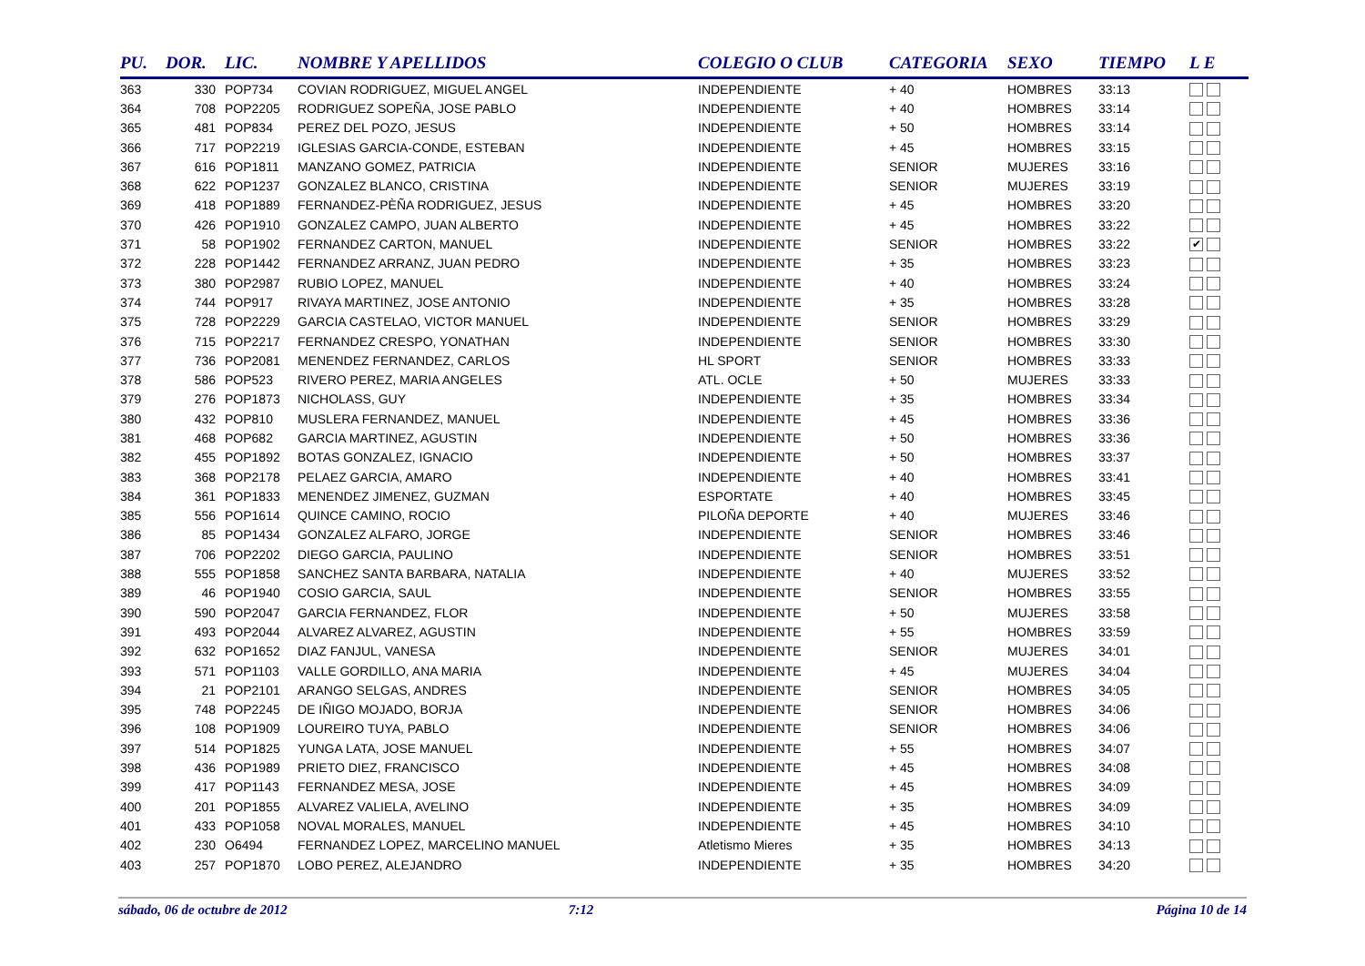| PU. | DOR. | LIC. | NOMBRE Y APELLIDOS | COLEGIO O CLUB | CATEGORIA | SEXO | TIEMPO | L E |
| --- | --- | --- | --- | --- | --- | --- | --- | --- |
| 363 | 330 | POP734 | COVIAN RODRIGUEZ, MIGUEL ANGEL | INDEPENDIENTE | + 40 | HOMBRES | 33:13 | |
| 364 | 708 | POP2205 | RODRIGUEZ SOPEÑA, JOSE PABLO | INDEPENDIENTE | + 40 | HOMBRES | 33:14 | |
| 365 | 481 | POP834 | PEREZ DEL POZO, JESUS | INDEPENDIENTE | + 50 | HOMBRES | 33:14 | |
| 366 | 717 | POP2219 | IGLESIAS GARCIA-CONDE, ESTEBAN | INDEPENDIENTE | + 45 | HOMBRES | 33:15 | |
| 367 | 616 | POP1811 | MANZANO GOMEZ, PATRICIA | INDEPENDIENTE | SENIOR | MUJERES | 33:16 | |
| 368 | 622 | POP1237 | GONZALEZ BLANCO, CRISTINA | INDEPENDIENTE | SENIOR | MUJERES | 33:19 | |
| 369 | 418 | POP1889 | FERNANDEZ-PÈÑA RODRIGUEZ, JESUS | INDEPENDIENTE | + 45 | HOMBRES | 33:20 | |
| 370 | 426 | POP1910 | GONZALEZ CAMPO, JUAN ALBERTO | INDEPENDIENTE | + 45 | HOMBRES | 33:22 | |
| 371 | 58 | POP1902 | FERNANDEZ CARTON, MANUEL | INDEPENDIENTE | SENIOR | HOMBRES | 33:22 | ✔ |
| 372 | 228 | POP1442 | FERNANDEZ ARRANZ, JUAN PEDRO | INDEPENDIENTE | + 35 | HOMBRES | 33:23 | |
| 373 | 380 | POP2987 | RUBIO LOPEZ, MANUEL | INDEPENDIENTE | + 40 | HOMBRES | 33:24 | |
| 374 | 744 | POP917 | RIVAYA MARTINEZ, JOSE ANTONIO | INDEPENDIENTE | + 35 | HOMBRES | 33:28 | |
| 375 | 728 | POP2229 | GARCIA CASTELAO, VICTOR MANUEL | INDEPENDIENTE | SENIOR | HOMBRES | 33:29 | |
| 376 | 715 | POP2217 | FERNANDEZ CRESPO, YONATHAN | INDEPENDIENTE | SENIOR | HOMBRES | 33:30 | |
| 377 | 736 | POP2081 | MENENDEZ FERNANDEZ, CARLOS | HL SPORT | SENIOR | HOMBRES | 33:33 | |
| 378 | 586 | POP523 | RIVERO PEREZ, MARIA ANGELES | ATL. OCLE | + 50 | MUJERES | 33:33 | |
| 379 | 276 | POP1873 | NICHOLASS, GUY | INDEPENDIENTE | + 35 | HOMBRES | 33:34 | |
| 380 | 432 | POP810 | MUSLERA FERNANDEZ, MANUEL | INDEPENDIENTE | + 45 | HOMBRES | 33:36 | |
| 381 | 468 | POP682 | GARCIA MARTINEZ, AGUSTIN | INDEPENDIENTE | + 50 | HOMBRES | 33:36 | |
| 382 | 455 | POP1892 | BOTAS GONZALEZ, IGNACIO | INDEPENDIENTE | + 50 | HOMBRES | 33:37 | |
| 383 | 368 | POP2178 | PELAEZ GARCIA, AMARO | INDEPENDIENTE | + 40 | HOMBRES | 33:41 | |
| 384 | 361 | POP1833 | MENENDEZ JIMENEZ, GUZMAN | ESPORTATE | + 40 | HOMBRES | 33:45 | |
| 385 | 556 | POP1614 | QUINCE CAMINO, ROCIO | PILOÑA DEPORTE | + 40 | MUJERES | 33:46 | |
| 386 | 85 | POP1434 | GONZALEZ ALFARO, JORGE | INDEPENDIENTE | SENIOR | HOMBRES | 33:46 | |
| 387 | 706 | POP2202 | DIEGO GARCIA, PAULINO | INDEPENDIENTE | SENIOR | HOMBRES | 33:51 | |
| 388 | 555 | POP1858 | SANCHEZ SANTA BARBARA, NATALIA | INDEPENDIENTE | + 40 | MUJERES | 33:52 | |
| 389 | 46 | POP1940 | COSIO GARCIA, SAUL | INDEPENDIENTE | SENIOR | HOMBRES | 33:55 | |
| 390 | 590 | POP2047 | GARCIA FERNANDEZ, FLOR | INDEPENDIENTE | + 50 | MUJERES | 33:58 | |
| 391 | 493 | POP2044 | ALVAREZ ALVAREZ, AGUSTIN | INDEPENDIENTE | + 55 | HOMBRES | 33:59 | |
| 392 | 632 | POP1652 | DIAZ FANJUL, VANESA | INDEPENDIENTE | SENIOR | MUJERES | 34:01 | |
| 393 | 571 | POP1103 | VALLE GORDILLO, ANA MARIA | INDEPENDIENTE | + 45 | MUJERES | 34:04 | |
| 394 | 21 | POP2101 | ARANGO SELGAS, ANDRES | INDEPENDIENTE | SENIOR | HOMBRES | 34:05 | |
| 395 | 748 | POP2245 | DE IÑIGO MOJADO, BORJA | INDEPENDIENTE | SENIOR | HOMBRES | 34:06 | |
| 396 | 108 | POP1909 | LOUREIRO TUYA, PABLO | INDEPENDIENTE | SENIOR | HOMBRES | 34:06 | |
| 397 | 514 | POP1825 | YUNGA LATA, JOSE MANUEL | INDEPENDIENTE | + 55 | HOMBRES | 34:07 | |
| 398 | 436 | POP1989 | PRIETO DIEZ, FRANCISCO | INDEPENDIENTE | + 45 | HOMBRES | 34:08 | |
| 399 | 417 | POP1143 | FERNANDEZ MESA, JOSE | INDEPENDIENTE | + 45 | HOMBRES | 34:09 | |
| 400 | 201 | POP1855 | ALVAREZ VALIELA, AVELINO | INDEPENDIENTE | + 35 | HOMBRES | 34:09 | |
| 401 | 433 | POP1058 | NOVAL MORALES, MANUEL | INDEPENDIENTE | + 45 | HOMBRES | 34:10 | |
| 402 | 230 | O6494 | FERNANDEZ LOPEZ, MARCELINO MANUEL | Atletismo Mieres | + 35 | HOMBRES | 34:13 | |
| 403 | 257 | POP1870 | LOBO PEREZ, ALEJANDRO | INDEPENDIENTE | + 35 | HOMBRES | 34:20 | |
sábado, 06 de octubre de 2012 7:12 Página 10 de 14